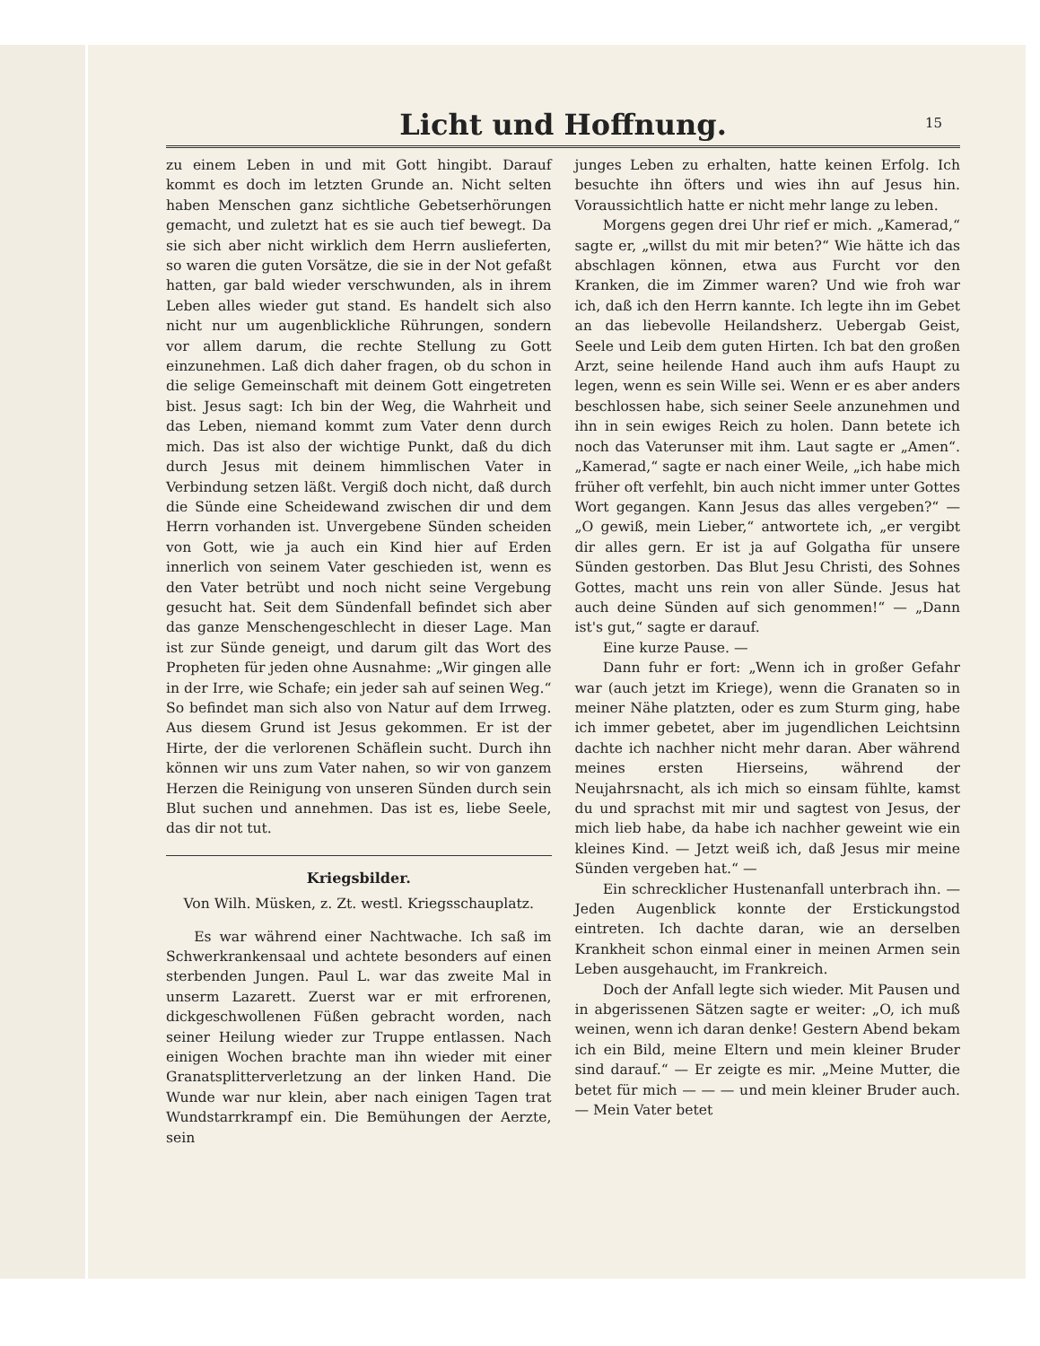Licht und Hoffnung.
15
zu einem Leben in und mit Gott hingibt. Darauf kommt es doch im letzten Grunde an. Nicht selten haben Menschen ganz sichtliche Gebetserhörungen gemacht, und zuletzt hat es sie auch tief bewegt. Da sie sich aber nicht wirklich dem Herrn auslieferten, so waren die guten Vorsätze, die sie in der Not gefaßt hatten, gar bald wieder verschwunden, als in ihrem Leben alles wieder gut stand. Es handelt sich also nicht nur um augenblickliche Rührungen, sondern vor allem darum, die rechte Stellung zu Gott einzunehmen. Laß dich daher fragen, ob du schon in die selige Gemeinschaft mit deinem Gott eingetreten bist. Jesus sagt: Ich bin der Weg, die Wahrheit und das Leben, niemand kommt zum Vater denn durch mich. Das ist also der wichtige Punkt, daß du dich durch Jesus mit deinem himmlischen Vater in Verbindung setzen läßt. Vergiß doch nicht, daß durch die Sünde eine Scheidewand zwischen dir und dem Herrn vorhanden ist. Unvergebene Sünden scheiden von Gott, wie ja auch ein Kind hier auf Erden innerlich von seinem Vater geschieden ist, wenn es den Vater betrübt und noch nicht seine Vergebung gesucht hat. Seit dem Sündenfall befindet sich aber das ganze Menschengeschlecht in dieser Lage. Man ist zur Sünde geneigt, und darum gilt das Wort des Propheten für jeden ohne Ausnahme: „Wir gingen alle in der Irre, wie Schafe; ein jeder sah auf seinen Weg.“ So befindet man sich also von Natur auf dem Irrweg. Aus diesem Grund ist Jesus gekommen. Er ist der Hirte, der die verlorenen Schäflein sucht. Durch ihn können wir uns zum Vater nahen, so wir von ganzem Herzen die Reinigung von unseren Sünden durch sein Blut suchen und annehmen. Das ist es, liebe Seele, das dir not tut.
Kriegsbilder.
Von Wilh. Müsken, z. Zt. westl. Kriegsschauplatz.
Es war während einer Nachtwache. Ich saß im Schwerkrankensaal und achtete besonders auf einen sterbenden Jungen. Paul L. war das zweite Mal in unserm Lazarett. Zuerst war er mit erfrorenen, dickgeschwollenen Füßen gebracht worden, nach seiner Heilung wieder zur Truppe entlassen. Nach einigen Wochen brachte man ihn wieder mit einer Granatsplitterverletzung an der linken Hand. Die Wunde war nur klein, aber nach einigen Tagen trat Wundstarrkrampf ein. Die Bemühungen der Aerzte, sein
junges Leben zu erhalten, hatte keinen Erfolg. Ich besuchte ihn öfters und wies ihn auf Jesus hin. Voraussichtlich hatte er nicht mehr lange zu leben.
Morgens gegen drei Uhr rief er mich. „Kamerad,“ sagte er, „willst du mit mir beten?“ Wie hätte ich das abschlagen können, etwa aus Furcht vor den Kranken, die im Zimmer waren? Und wie froh war ich, daß ich den Herrn kannte. Ich legte ihn im Gebet an das liebevolle Heilandsherz. Uebergab Geist, Seele und Leib dem guten Hirten. Ich bat den großen Arzt, seine heilende Hand auch ihm aufs Haupt zu legen, wenn es sein Wille sei. Wenn er es aber anders beschlossen habe, sich seiner Seele anzunehmen und ihn in sein ewiges Reich zu holen. Dann betete ich noch das Vaterunser mit ihm. Laut sagte er „Amen“. „Kamerad,“ sagte er nach einer Weile, „ich habe mich früher oft verfehlt, bin auch nicht immer unter Gottes Wort gegangen. Kann Jesus das alles vergeben?“ — „O gewiß, mein Lieber,“ antwortete ich, „er vergibt dir alles gern. Er ist ja auf Golgatha für unsere Sünden gestorben. Das Blut Jesu Christi, des Sohnes Gottes, macht uns rein von aller Sünde. Jesus hat auch deine Sünden auf sich genommen!“ — „Dann ist's gut,“ sagte er darauf.
Eine kurze Pause. —
Dann fuhr er fort: „Wenn ich in großer Gefahr war (auch jetzt im Kriege), wenn die Granaten so in meiner Nähe platzten, oder es zum Sturm ging, habe ich immer gebetet, aber im jugendlichen Leichtsinn dachte ich nachher nicht mehr daran. Aber während meines ersten Hierseins, während der Neujahrsnacht, als ich mich so einsam fühlte, kamst du und sprachst mit mir und sagtest von Jesus, der mich lieb habe, da habe ich nachher geweint wie ein kleines Kind. — Jetzt weiß ich, daß Jesus mir meine Sünden vergeben hat.“ —
Ein schrecklicher Hustenanfall unterbrach ihn. — Jeden Augenblick konnte der Erstickungstod eintreten. Ich dachte daran, wie an derselben Krankheit schon einmal einer in meinen Armen sein Leben ausgehaucht, im Frankreich.
Doch der Anfall legte sich wieder. Mit Pausen und in abgerissenen Sätzen sagte er weiter: „O, ich muß weinen, wenn ich daran denke! Gestern Abend bekam ich ein Bild, meine Eltern und mein kleiner Bruder sind darauf.“ — Er zeigte es mir. „Meine Mutter, die betet für mich — — — und mein kleiner Bruder auch. — Mein Vater betet